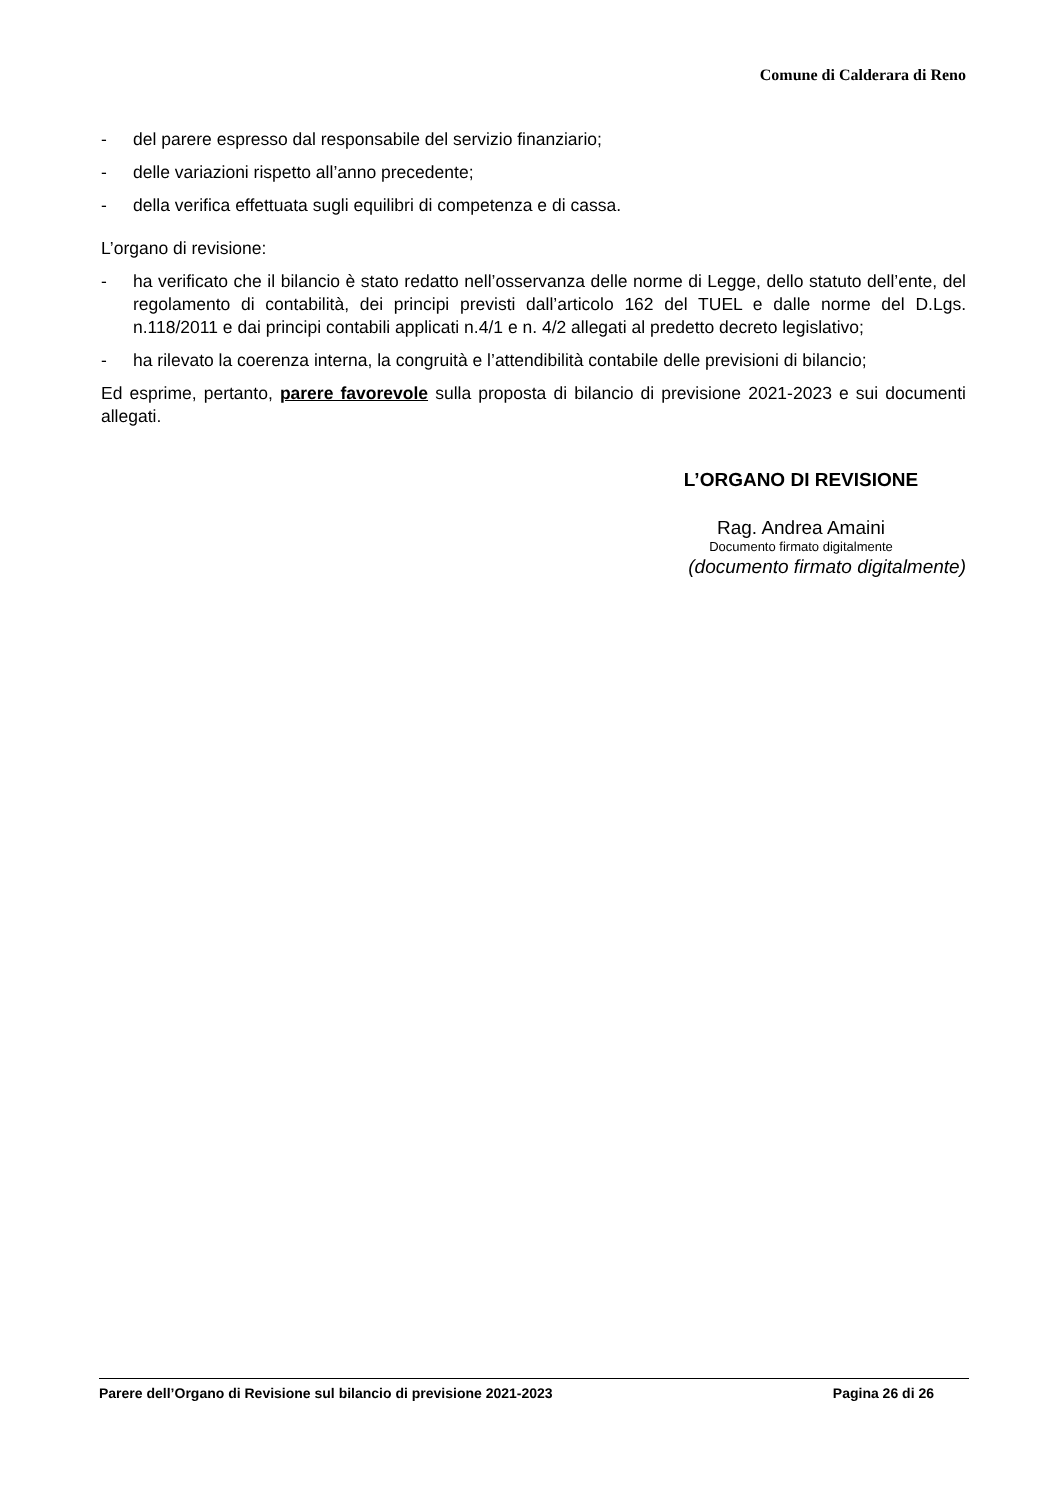Comune di Calderara di Reno
- del parere espresso dal responsabile del servizio finanziario;
- delle variazioni rispetto all’anno precedente;
- della verifica effettuata sugli equilibri di competenza e di cassa.
L’organo di revisione:
- ha verificato che il bilancio è stato redatto nell’osservanza delle norme di Legge, dello statuto dell’ente, del regolamento di contabilità, dei principi previsti dall’articolo 162 del TUEL e dalle norme del D.Lgs. n.118/2011 e dai principi contabili applicati n.4/1 e n. 4/2 allegati al predetto decreto legislativo;
- ha rilevato la coerenza interna, la congruità e l’attendibilità contabile delle previsioni di bilancio;
Ed esprime, pertanto, parere favorevole sulla proposta di bilancio di previsione 2021-2023 e sui documenti allegati.
L’ORGANO DI REVISIONE
Rag. Andrea Amaini
Documento firmato digitalmente
(documento firmato digitalmente)
Parere dell’Organo di Revisione sul bilancio di previsione 2021-2023 Pagina 26 di 26